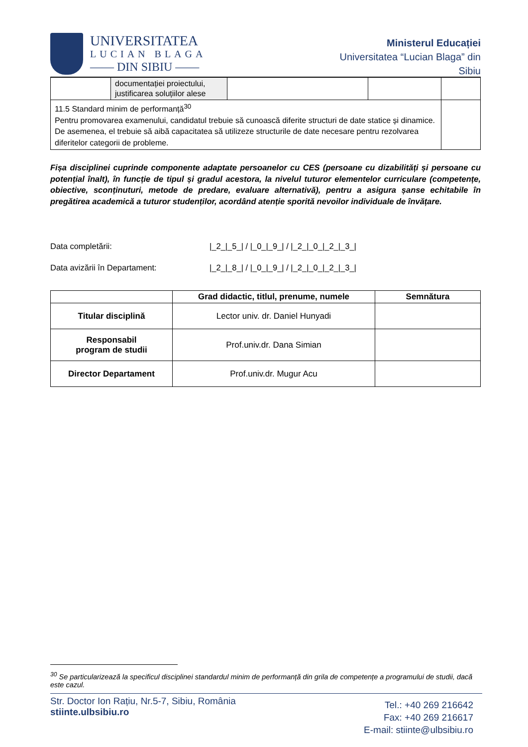UNIVERSITATEA
LUCIAN BLAGA
—— DIN SIBIU ——
Ministerul Educației
Universitatea “Lucian Blaga” din
Sibiu
| | documentației proiectului, justificarea soluțiilor alese | | | |
| 11.5 Standard minim de performanță<sup>30</sup> Pentru promovarea examenului, candidatul trebuie să cunoască diferite structuri de date statice și dinamice. De asemenea, el trebuie să aibă capacitatea să utilizeze structurile de date necesare pentru rezolvarea diferitelor categorii de probleme. | | | | |
Fișa disciplinei cuprinde componente adaptate persoanelor cu CES (persoane cu dizabilități și persoane cu potențial înalt), în funcție de tipul și gradul acestora, la nivelul tuturor elementelor curriculare (competențe, obiective, sconținuturi, metode de predare, evaluare alternativă), pentru a asigura șanse echitabile în pregătirea academică a tuturor studenților, acordând atenție sporită nevoilor individuale de învățare.
Data completării: |_2_|_5_| / |_0_|_9_| / |_2_|_0_|_2_|_3_|
Data avizării în Departament: |_2_|_8_| / |_0_|_9_| / |_2_|_0_|_2_|_3_|
| | Grad didactic, titlul, prenume, numele | Semnătura |
| --- | --- | --- |
| Titular disciplină | Lector univ. dr. Daniel Hunyadi | |
| Responsabil program de studii | Prof.univ.dr. Dana Simian | |
| Director Departament | Prof.univ.dr. Mugur Acu | |
<sup>30</sup> Se particularizează la specificul disciplinei standardul minim de performanță din grila de competențe a programului de studii, dacă este cazul.
Str. Doctor Ion Rațiu, Nr.5-7, Sibiu, România
stiinte.ulbsibiu.ro
Tel.: +40 269 216642
Fax: +40 269 216617
E-mail: stiinte@ulbsibiu.ro